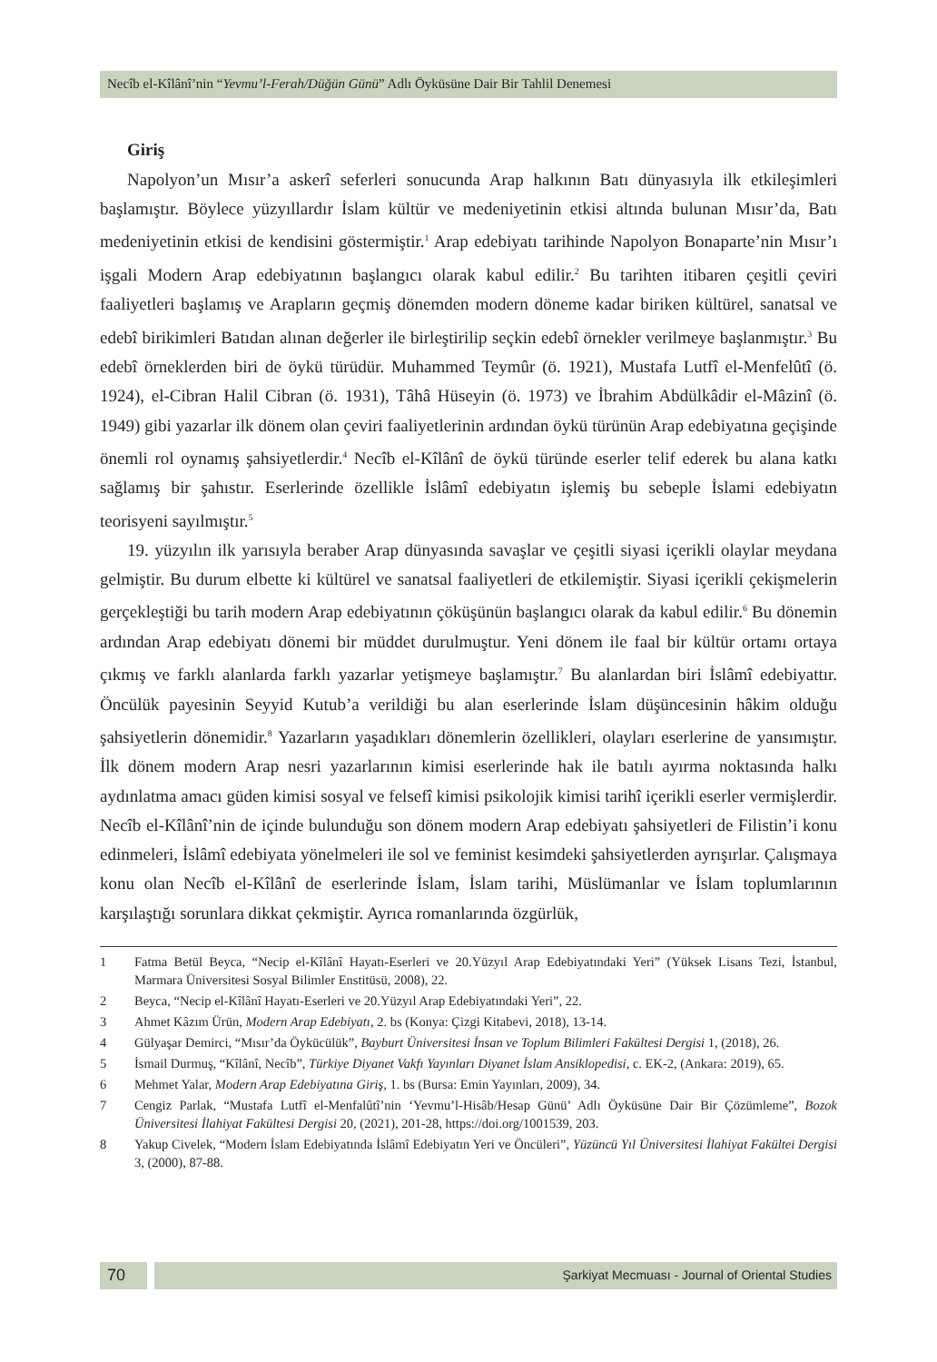Necîb el-Kîlânî’nin “Yevmu’l-Ferah/Düğün Günü” Adlı Öyküsüne Dair Bir Tahlil Denemesi
Giriş
Napolyon’un Mısır’a askerî seferleri sonucunda Arap halkının Batı dünyasıyla ilk etkileşimleri başlamıştır. Böylece yüzyıllardır İslam kültür ve medeniyetinin etkisi altında bulunan Mısır’da, Batı medeniyetinin etkisi de kendisini göstermiştir.<sup>1</sup> Arap edebiyatı tarihinde Napolyon Bonaparte’nin Mısır’ı işgali Modern Arap edebiyatının başlangıcı olarak kabul edilir.<sup>2</sup> Bu tarihten itibaren çeşitli çeviri faaliyetleri başlamış ve Arapların geçmiş dönemden modern döneme kadar biriken kültürel, sanatsal ve edebî birikimleri Batıdan alınan değerler ile birleştirilip seçkin edebî örnekler verilmeye başlanmıştır.<sup>3</sup> Bu edebî örneklerden biri de öykü türüdür. Muhammed Teymûr (ö. 1921), Mustafa Lutfî el-Menfelûtî (ö. 1924), el-Cibran Halil Cibran (ö. 1931), Tâhâ Hüseyin (ö. 1973) ve İbrahim Abdülkâdir el-Mâzinî (ö. 1949) gibi yazarlar ilk dönem olan çeviri faaliyetlerinin ardından öykü türünün Arap edebiyatına geçişinde önemli rol oynamış şahsiyetlerdir.<sup>4</sup> Necîb el-Kîlânî de öykü türünde eserler telif ederek bu alana katkı sağlamış bir şahıstır. Eserlerinde özellikle İslâmî edebiyatın işlemiş bu sebeple İslami edebiyatın teorisyeni sayılmıştır.<sup>5</sup>
19. yüzyılın ilk yarısıyla beraber Arap dünyasında savaşlar ve çeşitli siyasi içerikli olaylar meydana gelmiştir. Bu durum elbette ki kültürel ve sanatsal faaliyetleri de etkilemiştir. Siyasi içerikli çekişmelerin gerçekleştiği bu tarih modern Arap edebiyatının çöküşünün başlangıcı olarak da kabul edilir.<sup>6</sup> Bu dönemin ardından Arap edebiyatı dönemi bir müddet durulmuştur. Yeni dönem ile faal bir kültür ortamı ortaya çıkmış ve farklı alanlarda farklı yazarlar yetişmeye başlamıştır.<sup>7</sup> Bu alanlardan biri İslâmî edebiyattır. Öncülük payesinin Seyyid Kutub’a verildiği bu alan eserlerinde İslam düşüncesinin hâkim olduğu şahsiyetlerin dönemidir.<sup>8</sup> Yazarların yaşadıkları dönemlerin özellikleri, olayları eserlerine de yansımıştır. İlk dönem modern Arap nesri yazarlarının kimisi eserlerinde hak ile batılı ayırma noktasında halkı aydınlatma amacı güden kimisi sosyal ve felsefî kimisi psikolojik kimisi tarihî içerikli eserler vermişlerdir. Necîb el-Kîlânî’nin de içinde bulunduğu son dönem modern Arap edebiyatı şahsiyetleri de Filistin’i konu edinmeleri, İslâmî edebiyata yönelmeleri ile sol ve feminist kesimdeki şahsiyetlerden ayrışırlar. Çalışmaya konu olan Necîb el-Kîlânî de eserlerinde İslam, İslam tarihi, Müslümanlar ve İslam toplumlarının karşılaştığı sorunlara dikkat çekmiştir. Ayrıca romanlarında özgürlük,
1 Fatma Betül Beyca, “Necip el-Kîlânî Hayatı-Eserleri ve 20.Yüzyıl Arap Edebiyatındaki Yeri” (Yüksek Lisans Tezi, İstanbul, Marmara Üniversitesi Sosyal Bilimler Enstitüsü, 2008), 22.
2 Beyca, “Necip el-Kîlânî Hayatı-Eserleri ve 20.Yüzyıl Arap Edebiyatındaki Yeri”, 22.
3 Ahmet Kâzım Ürün, Modern Arap Edebiyatı, 2. bs (Konya: Çizgi Kitabevi, 2018), 13-14.
4 Gülyaşar Demirci, “Mısır’da Öykücülük”, Bayburt Üniversitesi İnsan ve Toplum Bilimleri Fakültesi Dergisi 1, (2018), 26.
5 İsmail Durmuş, “Kîlânî, Necîb”, Türkiye Diyanet Vakfı Yayınları Diyanet İslam Ansiklopedisi, c. EK-2, (Ankara: 2019), 65.
6 Mehmet Yalar, Modern Arap Edebiyatına Giriş, 1. bs (Bursa: Emin Yayınları, 2009), 34.
7 Cengiz Parlak, “Mustafa Lutfî el-Menfalûtî’nin ‘Yevmu’l-Hisâb/Hesap Günü’ Adlı Öyküsüne Dair Bir Çözümleme”, Bozok Üniversitesi İlahiyat Fakültesi Dergisi 20, (2021), 201-28, https://doi.org/1001539, 203.
8 Yakup Civelek, “Modern İslam Edebiyatında İslâmî Edebiyatın Yeri ve Öncüleri”, Yüzüncü Yıl Üniversitesi İlahiyat Fakültei Dergisi 3, (2000), 87-88.
70
Şarkiyat Mecmuası - Journal of Oriental Studies